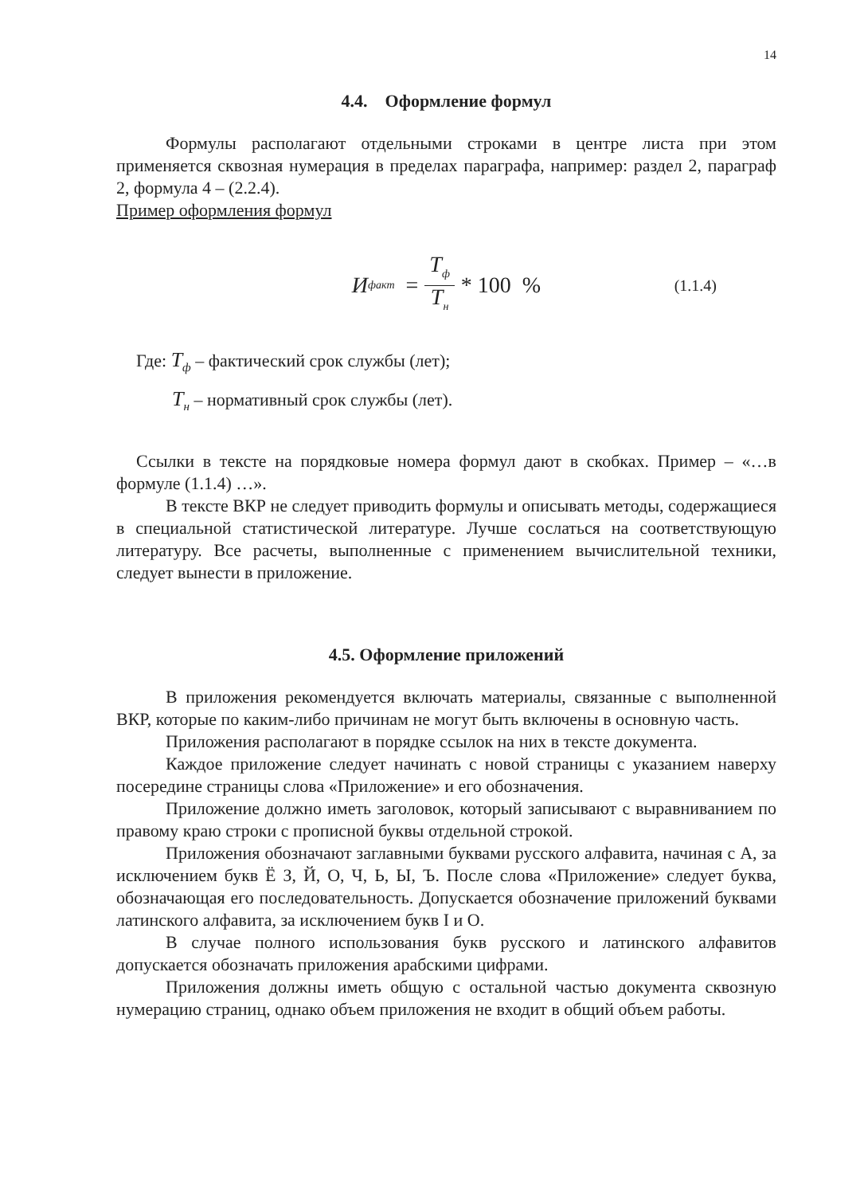14
4.4. Оформление формул
Формулы располагают отдельными строками в центре листа при этом применяется сквозная нумерация в пределах параграфа, например: раздел 2, параграф 2, формула 4 – (2.2.4).
Пример оформления формул
И<sub>факт</sub> = T<sub>ф</sub> T<sub>н</sub> * 100 % (1.1.4)
Где: T<sub>ф</sub> – фактический срок службы (лет);
T<sub>н</sub> – нормативный срок службы (лет).
Ссылки в тексте на порядковые номера формул дают в скобках. Пример – «…в формуле (1.1.4) …».
В тексте ВКР не следует приводить формулы и описывать методы, содержащиеся в специальной статистической литературе. Лучше сослаться на соответствующую литературу. Все расчеты, выполненные с применением вычислительной техники, следует вынести в приложение.
4.5. Оформление приложений
В приложения рекомендуется включать материалы, связанные с выполненной ВКР, которые по каким-либо причинам не могут быть включены в основную часть.
Приложения располагают в порядке ссылок на них в тексте документа.
Каждое приложение следует начинать с новой страницы с указанием наверху посередине страницы слова «Приложение» и его обозначения.
Приложение должно иметь заголовок, который записывают с выравниванием по правому краю строки с прописной буквы отдельной строкой.
Приложения обозначают заглавными буквами русского алфавита, начиная с А, за исключением букв Ё З, Й, О, Ч, Ь, Ы, Ъ. После слова «Приложение» следует буква, обозначающая его последовательность. Допускается обозначение приложений буквами латинского алфавита, за исключением букв I и O.
В случае полного использования букв русского и латинского алфавитов допускается обозначать приложения арабскими цифрами.
Приложения должны иметь общую с остальной частью документа сквозную нумерацию страниц, однако объем приложения не входит в общий объем работы.